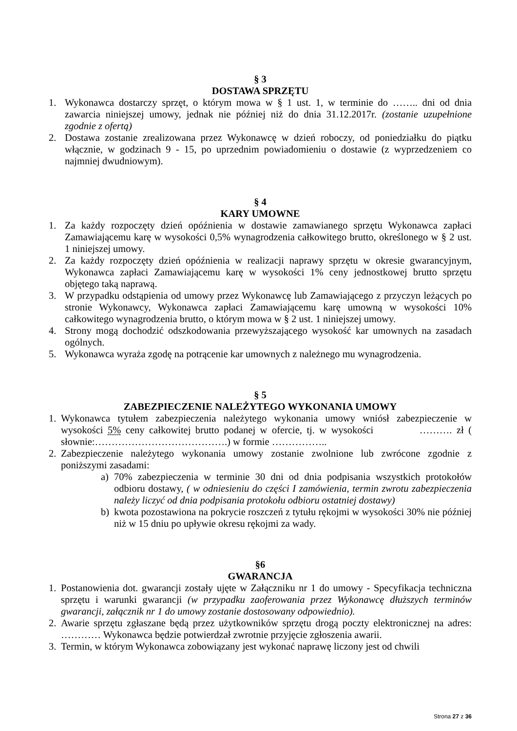§ 3
DOSTAWA SPRZĘTU
1. Wykonawca dostarczy sprzęt, o którym mowa w § 1 ust. 1, w terminie do …….. dni od dnia zawarcia niniejszej umowy, jednak nie później niż do dnia 31.12.2017r. (zostanie uzupełnione zgodnie z ofertą)
2. Dostawa zostanie zrealizowana przez Wykonawcę w dzień roboczy, od poniedziałku do piątku włącznie, w godzinach 9 - 15, po uprzednim powiadomieniu o dostawie (z wyprzedzeniem co najmniej dwudniowym).
§ 4
KARY UMOWNE
1. Za każdy rozpoczęty dzień opóźnienia w dostawie zamawianego sprzętu Wykonawca zapłaci Zamawiającemu karę w wysokości 0,5% wynagrodzenia całkowitego brutto, określonego w § 2 ust. 1 niniejszej umowy.
2. Za każdy rozpoczęty dzień opóźnienia w realizacji naprawy sprzętu w okresie gwarancyjnym, Wykonawca zapłaci Zamawiającemu karę w wysokości 1% ceny jednostkowej brutto sprzętu objętego taką naprawą.
3. W przypadku odstąpienia od umowy przez Wykonawcę lub Zamawiającego z przyczyn leżących po stronie Wykonawcy, Wykonawca zapłaci Zamawiającemu karę umowną w wysokości 10% całkowitego wynagrodzenia brutto, o którym mowa w § 2 ust. 1 niniejszej umowy.
4. Strony mogą dochodzić odszkodowania przewyższającego wysokość kar umownych na zasadach ogólnych.
5. Wykonawca wyraża zgodę na potrącenie kar umownych z należnego mu wynagrodzenia.
§ 5
ZABEZPIECZENIE NALEŻYTEGO WYKONANIA UMOWY
1. Wykonawca tytułem zabezpieczenia należytego wykonania umowy wniósł zabezpieczenie w wysokości 5% ceny całkowitej brutto podanej w ofercie, tj. w wysokości ………. zł ( słownie:………………………………….) w formie ……………..
2. Zabezpieczenie należytego wykonania umowy zostanie zwolnione lub zwrócone zgodnie z poniższymi zasadami:
a) 70% zabezpieczenia w terminie 30 dni od dnia podpisania wszystkich protokołów odbioru dostawy, ( w odniesieniu do części I zamówienia, termin zwrotu zabezpieczenia należy liczyć od dnia podpisania protokołu odbioru ostatniej dostawy)
b) kwota pozostawiona na pokrycie roszczeń z tytułu rękojmi w wysokości 30% nie później niż w 15 dniu po upływie okresu rękojmi za wady.
§6
GWARANCJA
1. Postanowienia dot. gwarancji zostały ujęte w Załączniku nr 1 do umowy - Specyfikacja techniczna sprzętu i warunki gwarancji (w przypadku zaoferowania przez Wykonawcę dłuższych terminów gwarancji, załącznik nr 1 do umowy zostanie dostosowany odpowiednio).
2. Awarie sprzętu zgłaszane będą przez użytkowników sprzętu drogą poczty elektronicznej na adres: ………… Wykonawca będzie potwierdzał zwrotnie przyjęcie zgłoszenia awarii.
3. Termin, w którym Wykonawca zobowiązany jest wykonać naprawę liczony jest od chwili
Strona 27 z 36